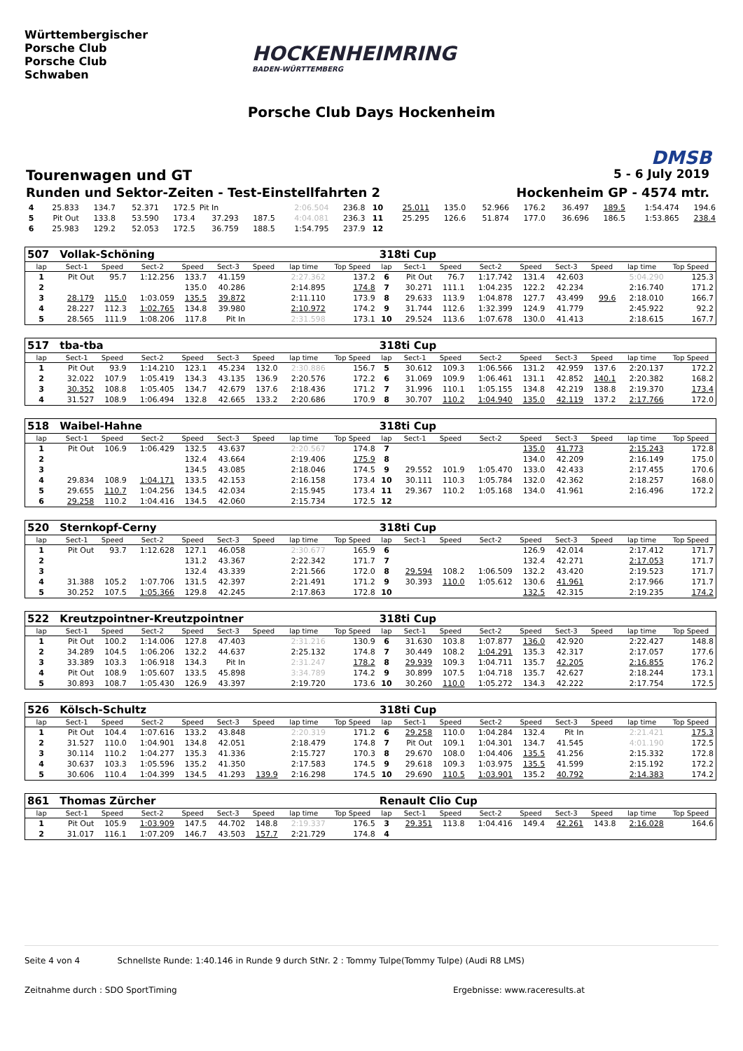Württembergischer
Porsche Club
Porsche Club
Schwaben
HOCKENHEIMRING
BADEN-WÜRTTEMBERG
Porsche Club Days Hockenheim
DMSB
Tourenwagen und GT 5 - 6 July 2019
Runden und Sektor-Zeiten - Test-Einstellfahrten 2 Hockenheim GP - 4574 mtr.
| 4 | 25.833 | 134.7 | 52.371 | 172.5 | Pit In | | 2:06.504 | 236.8 | 10 | 25.011 | 135.0 | 52.966 | 176.2 | 36.497 | 189.5 | 1:54.474 | 194.6 |
| 5 | Pit Out | 133.8 | 53.590 | 173.4 | 37.293 | 187.5 | 4:04.081 | 236.3 | 11 | 25.295 | 126.6 | 51.874 | 177.0 | 36.696 | 186.5 | 1:53.865 | 238.4 |
| 6 | 25.983 | 129.2 | 52.053 | 172.5 | 36.759 | 188.5 | 1:54.795 | 237.9 | 12 | | | | | | | | |
| 507 | Vollak-Schöning | | | | | | | | 318ti Cup | | | | | | | | |
| lap | Sect-1 | Speed | Sect-2 | Speed | Sect-3 | Speed | lap time | Top Speed | lap | Sect-1 | Speed | Sect-2 | Speed | Sect-3 | Speed | lap time | Top Speed |
| 1 | Pit Out | 95.7 | 1:12.256 | 133.7 | 41.159 | | 2:27.362 | 137.2 | 6 | Pit Out | 76.7 | 1:17.742 | 131.4 | 42.603 | | 5:04.290 | 125.3 |
| 2 | | | | 135.0 | 40.286 | | 2:14.895 | 174.8 | 7 | 30.271 | 111.1 | 1:04.235 | 122.2 | 42.234 | | 2:16.740 | 171.2 |
| 3 | 28.179 | 115.0 | 1:03.059 | 135.5 | 39.872 | | 2:11.110 | 173.9 | 8 | 29.633 | 113.9 | 1:04.878 | 127.7 | 43.499 | 99.6 | 2:18.010 | 166.7 |
| 4 | 28.227 | 112.3 | 1:02.765 | 134.8 | 39.980 | | 2:10.972 | 174.2 | 9 | 31.744 | 112.6 | 1:32.399 | 124.9 | 41.779 | | 2:45.922 | 92.2 |
| 5 | 28.565 | 111.9 | 1:08.206 | 117.8 | Pit In | | 2:31.598 | 173.1 | 10 | 29.524 | 113.6 | 1:07.678 | 130.0 | 41.413 | | 2:18.615 | 167.7 |
| 517 | tba-tba | | | | | | | | 318ti Cup | | | | | | | | |
| lap | Sect-1 | Speed | Sect-2 | Speed | Sect-3 | Speed | lap time | Top Speed | lap | Sect-1 | Speed | Sect-2 | Speed | Sect-3 | Speed | lap time | Top Speed |
| 1 | Pit Out | 93.9 | 1:14.210 | 123.1 | 45.234 | 132.0 | 2:30.886 | 156.7 | 5 | 30.612 | 109.3 | 1:06.566 | 131.2 | 42.959 | 137.6 | 2:20.137 | 172.2 |
| 2 | 32.022 | 107.9 | 1:05.419 | 134.3 | 43.135 | 136.9 | 2:20.576 | 172.2 | 6 | 31.069 | 109.9 | 1:06.461 | 131.1 | 42.852 | 140.1 | 2:20.382 | 168.2 |
| 3 | 30.352 | 108.8 | 1:05.405 | 134.7 | 42.679 | 137.6 | 2:18.436 | 171.2 | 7 | 31.996 | 110.1 | 1:05.155 | 134.8 | 42.219 | 138.8 | 2:19.370 | 173.4 |
| 4 | 31.527 | 108.9 | 1:06.494 | 132.8 | 42.665 | 133.2 | 2:20.686 | 170.9 | 8 | 30.707 | 110.2 | 1:04.940 | 135.0 | 42.119 | 137.2 | 2:17.766 | 172.0 |
| 518 | Waibel-Hahne | | | | | | | | 318ti Cup | | | | | | | | |
| lap | Sect-1 | Speed | Sect-2 | Speed | Sect-3 | Speed | lap time | Top Speed | lap | Sect-1 | Speed | Sect-2 | Speed | Sect-3 | Speed | lap time | Top Speed |
| 1 | Pit Out | 106.9 | 1:06.429 | 132.5 | 43.637 | | 2:20.567 | 174.8 | 7 | | | | 135.0 | 41.773 | | 2:15.243 | 172.8 |
| 2 | | | | 132.4 | 43.664 | | 2:19.406 | 175.9 | 8 | | | | 134.0 | 42.209 | | 2:16.149 | 175.0 |
| 3 | | | | 134.5 | 43.085 | | 2:18.046 | 174.5 | 9 | 29.552 | 101.9 | 1:05.470 | 133.0 | 42.433 | | 2:17.455 | 170.6 |
| 4 | 29.834 | 108.9 | 1:04.171 | 133.5 | 42.153 | | 2:16.158 | 173.4 | 10 | 30.111 | 110.3 | 1:05.784 | 132.0 | 42.362 | | 2:18.257 | 168.0 |
| 5 | 29.655 | 110.7 | 1:04.256 | 134.5 | 42.034 | | 2:15.945 | 173.4 | 11 | 29.367 | 110.2 | 1:05.168 | 134.0 | 41.961 | | 2:16.496 | 172.2 |
| 6 | 29.258 | 110.2 | 1:04.416 | 134.5 | 42.060 | | 2:15.734 | 172.5 | 12 | | | | | | | | |
| 520 | Sternkopf-Cerny | | | | | | | | 318ti Cup | | | | | | | | |
| lap | Sect-1 | Speed | Sect-2 | Speed | Sect-3 | Speed | lap time | Top Speed | lap | Sect-1 | Speed | Sect-2 | Speed | Sect-3 | Speed | lap time | Top Speed |
| 1 | Pit Out | 93.7 | 1:12.628 | 127.1 | 46.058 | | 2:30.677 | 165.9 | 6 | | | | 126.9 | 42.014 | | 2:17.412 | 171.7 |
| 2 | | | | 131.2 | 43.367 | | 2:22.342 | 171.7 | 7 | | | | 132.4 | 42.271 | | 2:17.053 | 171.7 |
| 3 | | | | 132.4 | 43.339 | | 2:21.566 | 172.0 | 8 | 29.594 | 108.2 | 1:06.509 | 132.2 | 43.420 | | 2:19.523 | 171.7 |
| 4 | 31.388 | 105.2 | 1:07.706 | 131.5 | 42.397 | | 2:21.491 | 171.2 | 9 | 30.393 | 110.0 | 1:05.612 | 130.6 | 41.961 | | 2:17.966 | 171.7 |
| 5 | 30.252 | 107.5 | 1:05.366 | 129.8 | 42.245 | | 2:17.863 | 172.8 | 10 | | | | 132.5 | 42.315 | | 2:19.235 | 174.2 |
| 522 | Kreutzpointner-Kreutzpointner | | | | | | | | 318ti Cup | | | | | | | | |
| lap | Sect-1 | Speed | Sect-2 | Speed | Sect-3 | Speed | lap time | Top Speed | lap | Sect-1 | Speed | Sect-2 | Speed | Sect-3 | Speed | lap time | Top Speed |
| 1 | Pit Out | 100.2 | 1:14.006 | 127.8 | 47.403 | | 2:31.216 | 130.9 | 6 | 31.630 | 103.8 | 1:07.877 | 136.0 | 42.920 | | 2:22.427 | 148.8 |
| 2 | 34.289 | 104.5 | 1:06.206 | 132.2 | 44.637 | | 2:25.132 | 174.8 | 7 | 30.449 | 108.2 | 1:04.291 | 135.3 | 42.317 | | 2:17.057 | 177.6 |
| 3 | 33.389 | 103.3 | 1:06.918 | 134.3 | Pit In | | 2:31.247 | 178.2 | 8 | 29.939 | 109.3 | 1:04.711 | 135.7 | 42.205 | | 2:16.855 | 176.2 |
| 4 | Pit Out | 108.9 | 1:05.607 | 133.5 | 45.898 | | 3:34.789 | 174.2 | 9 | 30.899 | 107.5 | 1:04.718 | 135.7 | 42.627 | | 2:18.244 | 173.1 |
| 5 | 30.893 | 108.7 | 1:05.430 | 126.9 | 43.397 | | 2:19.720 | 173.6 | 10 | 30.260 | 110.0 | 1:05.272 | 134.3 | 42.222 | | 2:17.754 | 172.5 |
| 526 | Kölsch-Schultz | | | | | | | | 318ti Cup | | | | | | | | |
| lap | Sect-1 | Speed | Sect-2 | Speed | Sect-3 | Speed | lap time | Top Speed | lap | Sect-1 | Speed | Sect-2 | Speed | Sect-3 | Speed | lap time | Top Speed |
| 1 | Pit Out | 104.4 | 1:07.616 | 133.2 | 43.848 | | 2:20.319 | 171.2 | 6 | 29.258 | 110.0 | 1:04.284 | 132.4 | Pit In | | 2:21.421 | 175.3 |
| 2 | 31.527 | 110.0 | 1:04.901 | 134.8 | 42.051 | | 2:18.479 | 174.8 | 7 | Pit Out | 109.1 | 1:04.301 | 134.7 | 41.545 | | 4:01.190 | 172.5 |
| 3 | 30.114 | 110.2 | 1:04.277 | 135.3 | 41.336 | | 2:15.727 | 170.3 | 8 | 29.670 | 108.0 | 1:04.406 | 135.5 | 41.256 | | 2:15.332 | 172.8 |
| 4 | 30.637 | 103.3 | 1:05.596 | 135.2 | 41.350 | | 2:17.583 | 174.5 | 9 | 29.618 | 109.3 | 1:03.975 | 135.5 | 41.599 | | 2:15.192 | 172.2 |
| 5 | 30.606 | 110.4 | 1:04.399 | 134.5 | 41.293 | 139.9 | 2:16.298 | 174.5 | 10 | 29.690 | 110.5 | 1:03.901 | 135.2 | 40.792 | | 2:14.383 | 174.2 |
| 861 | Thomas Zürcher | | | | | | | | Renault Clio Cup | | | | | | | | |
| lap | Sect-1 | Speed | Sect-2 | Speed | Sect-3 | Speed | lap time | Top Speed | lap | Sect-1 | Speed | Sect-2 | Speed | Sect-3 | Speed | lap time | Top Speed |
| 1 | Pit Out | 105.9 | 1:03.909 | 147.5 | 44.702 | 148.8 | 2:19.337 | 176.5 | 3 | 29.351 | 113.8 | 1:04.416 | 149.4 | 42.261 | 143.8 | 2:16.028 | 164.6 |
| 2 | 31.017 | 116.1 | 1:07.209 | 146.7 | 43.503 | 157.7 | 2:21.729 | 174.8 | 4 | | | | | | | | |
Seite 4 von 4 Schnellste Runde: 1:40.146 in Runde 9 durch StNr. 2 : Tommy Tulpe(Tommy Tulpe) (Audi R8 LMS)
Zeitnahme durch : SDO SportTiming Ergebnisse: www.raceresults.at